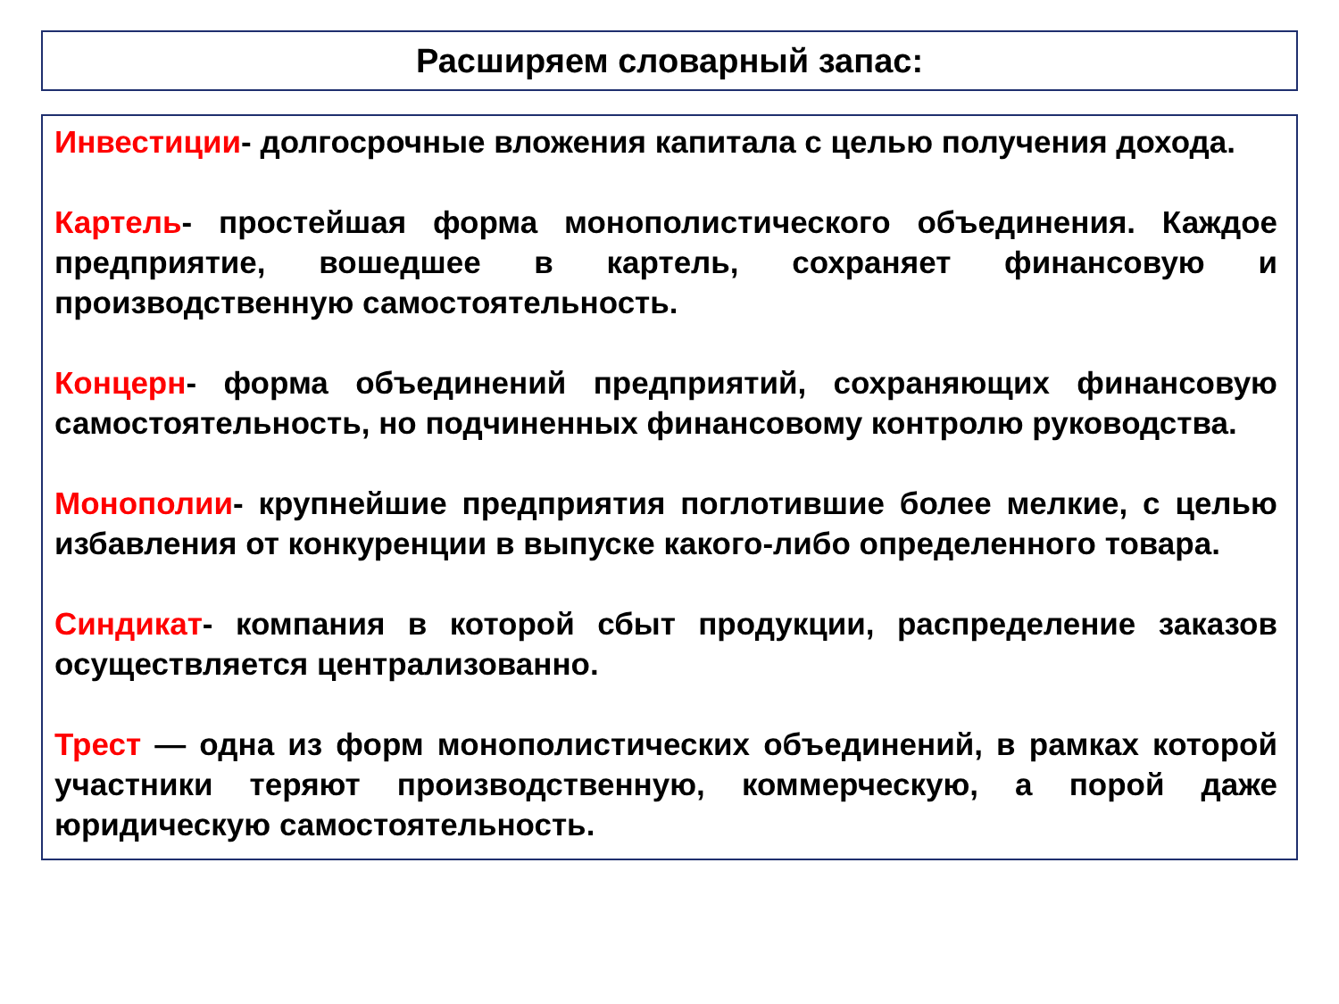Расширяем словарный запас:
Инвестиции- долгосрочные вложения капитала с целью получения дохода.
Картель- простейшая форма монополистического объединения. Каждое предприятие, вошедшее в картель, сохраняет финансовую и производственную самостоятельность.
Концерн- форма объединений предприятий, сохраняющих финансовую самостоятельность, но подчиненных финансовому контролю руководства.
Монополии- крупнейшие предприятия поглотившие более мелкие, с целью избавления от конкуренции в выпуске какого-либо определенного товара.
Синдикат- компания в которой сбыт продукции, распределение заказов осуществляется централизованно.
Трест — одна из форм монополистических объединений, в рамках которой участники теряют производственную, коммерческую, а порой даже юридическую самостоятельность.